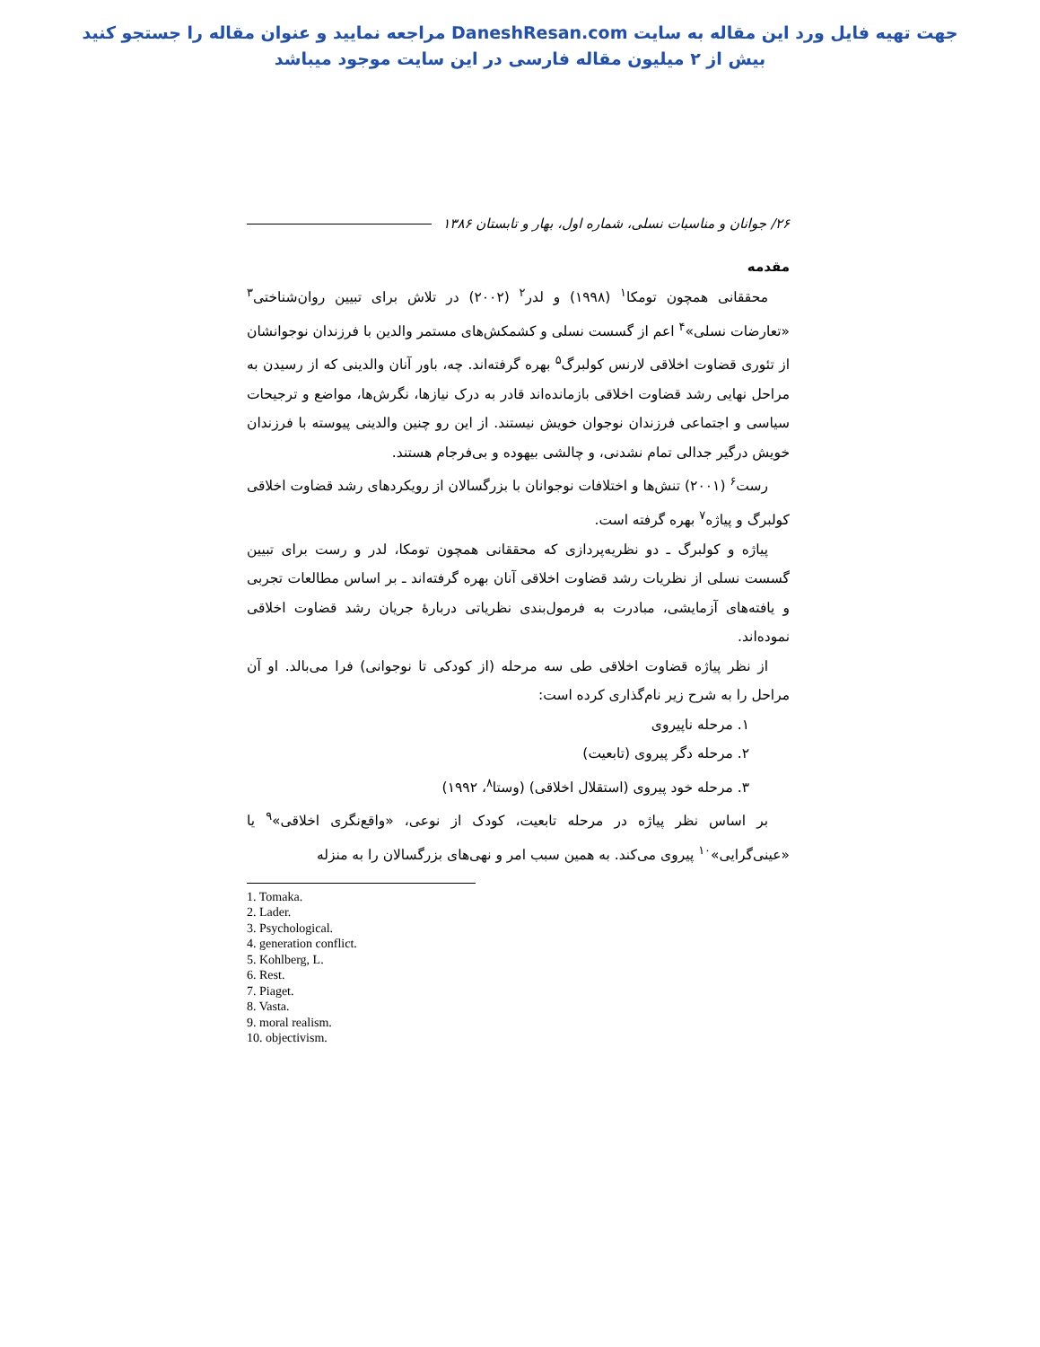جهت تهیه فایل ورد این مقاله به سایت DaneshResan.com مراجعه نمایید و عنوان مقاله را جستجو کنید
بیش از ۲ میلیون مقاله فارسی در این سایت موجود میباشد
۲۶/ جوانان و مناسبات نسلی، شماره اول، بهار و تابستان ۱۳۸۶
مقدمه
محققانی همچون تومکا<sup>۱</sup> (۱۹۹۸) و لدر<sup>۲</sup> (۲۰۰۲) در تلاش برای تبیین روان‌شناختی<sup>۳</sup> «تعارضات نسلی»<sup>۴</sup> اعم از گسست نسلی و کشمکش‌های مستمر والدین با فرزندان نوجوانشان از تئوری قضاوت اخلاقی لارنس کولبرگ<sup>۵</sup> بهره گرفته‌اند. چه، باور آنان والدینی که از رسیدن به مراحل نهایی رشد قضاوت اخلاقی بازمانده‌اند قادر به درک نیازها، نگرش‌ها، مواضع و ترجیحات سیاسی و اجتماعی فرزندان نوجوان خویش نیستند. از این رو چنین والدینی پیوسته با فرزندان خویش درگیر جدالی تمام نشدنی، و چالشی بیهوده و بی‌فرجام هستند.
رست<sup>۶</sup> (۲۰۰۱) تنش‌ها و اختلافات نوجوانان با بزرگسالان از رویکردهای رشد قضاوت اخلاقی کولبرگ و پیاژه<sup>۷</sup> بهره گرفته است.
پیاژه و کولبرگ ـ دو نظریه‌پردازی که محققانی همچون تومکا، لدر و رست برای تبیین گسست نسلی از نظریات رشد قضاوت اخلاقی آنان بهره گرفته‌اند ـ بر اساس مطالعات تجربی و یافته‌های آزمایشی، مبادرت به فرمول‌بندی نظریاتی دربارهٔ جریان رشد قضاوت اخلاقی نموده‌اند.
از نظر پیاژه قضاوت اخلاقی طی سه مرحله (از کودکی تا نوجوانی) فرا می‌بالد. او آن مراحل را به شرح زیر نام‌گذاری کرده است:
۱. مرحله ناپیروی
۲. مرحله دگر پیروی (تابعیت)
۳. مرحله خود پیروی (استقلال اخلاقی) (وستا<sup>۸</sup>، ۱۹۹۲)
بر اساس نظر پیاژه در مرحله تابعیت، کودک از نوعی، «واقع‌نگری اخلاقی»<sup>۹</sup> یا «عینی‌گرایی»<sup>۱۰</sup> پیروی می‌کند. به همین سبب امر و نهی‌های بزرگسالان را به منزله
1. Tomaka.
2. Lader.
3. Psychological.
4. generation conflict.
5. Kohlberg, L.
6. Rest.
7. Piaget.
8. Vasta.
9. moral realism.
10. objectivism.